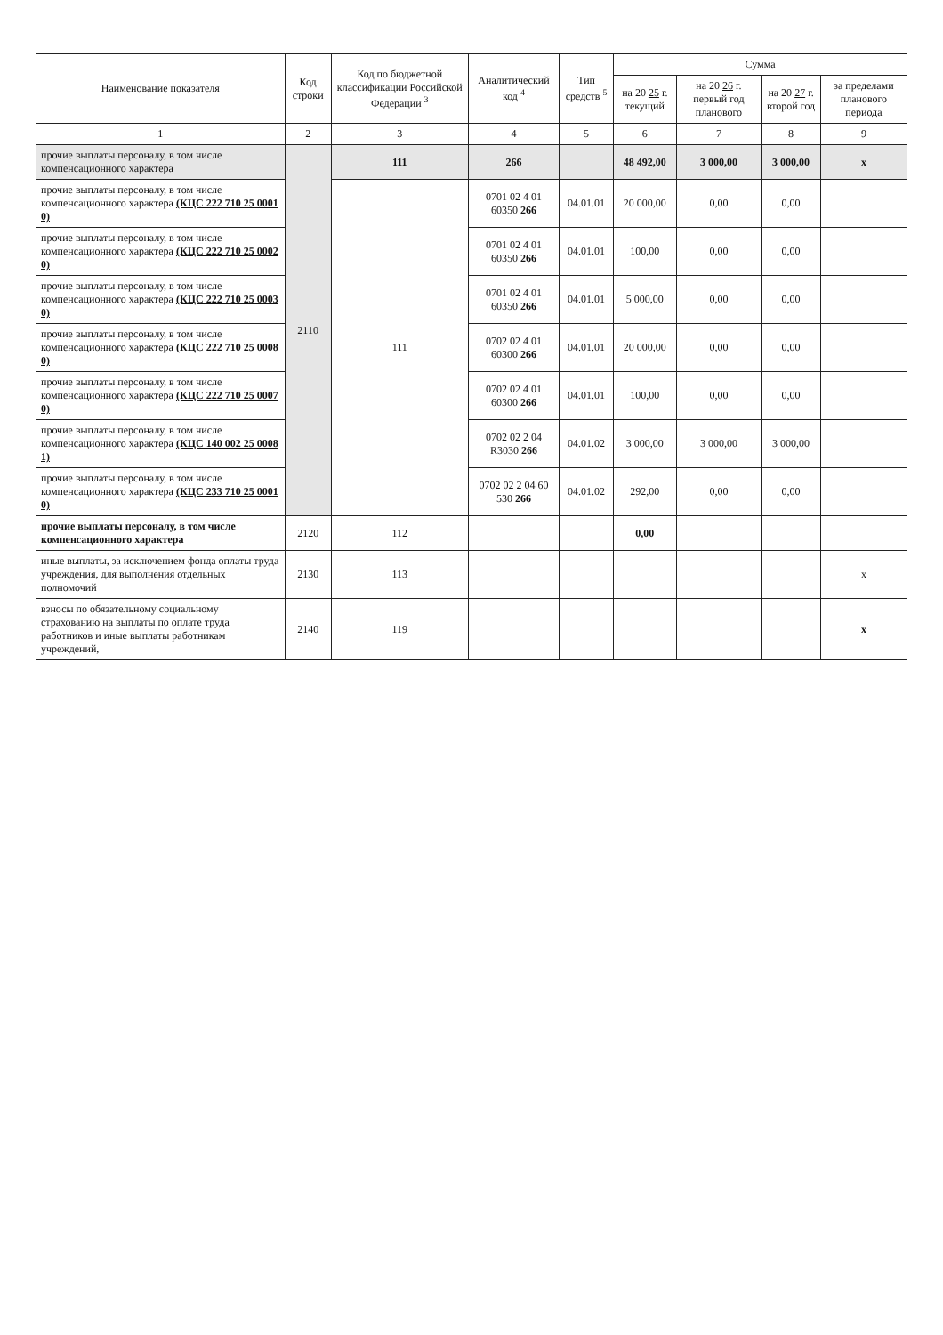| Наименование показателя | Код строки | Код по бюджетной классификации Российской Федерации <sup>3</sup> | Аналитический код <sup>4</sup> | Тип средств <sup>5</sup> | Сумма | | | |
| --- | --- | --- | --- | --- | --- | --- | --- | --- |
| | | | | | на 20 25 г. текущий | на 20 26 г. первый год планового | на 20 27 г. второй год | за пределами планового периода |
| 1 | 2 | 3 | 4 | 5 | 6 | 7 | 8 | 9 |
| прочие выплаты персоналу, в том числе компенсационного характера | 2110 | 111 | 266 | | 48 492,00 | 3 000,00 | 3 000,00 | x |
| прочие выплаты персоналу, в том числе компенсационного характера (КЦС 222 710 25 0001 0) | | 111 | 0701 02 4 01 60350 266 | 04.01.01 | 20 000,00 | 0,00 | 0,00 | |
| прочие выплаты персоналу, в том числе компенсационного характера (КЦС 222 710 25 0002 0) | | | 0701 02 4 01 60350 266 | 04.01.01 | 100,00 | 0,00 | 0,00 | |
| прочие выплаты персоналу, в том числе компенсационного характера (КЦС 222 710 25 0003 0) | | | 0701 02 4 01 60350 266 | 04.01.01 | 5 000,00 | 0,00 | 0,00 | |
| прочие выплаты персоналу, в том числе компенсационного характера (КЦС 222 710 25 0008 0) | | | 0702 02 4 01 60300 266 | 04.01.01 | 20 000,00 | 0,00 | 0,00 | |
| прочие выплаты персоналу, в том числе компенсационного характера (КЦС 222 710 25 0007 0) | | | 0702 02 4 01 60300 266 | 04.01.01 | 100,00 | 0,00 | 0,00 | |
| прочие выплаты персоналу, в том числе компенсационного характера (КЦС 140 002 25 0008 1) | | | 0702 02 2 04 R3030 266 | 04.01.02 | 3 000,00 | 3 000,00 | 3 000,00 | |
| прочие выплаты персоналу, в том числе компенсационного характера (КЦС 233 710 25 0001 0) | | | 0702 02 2 04 60 530 266 | 04.01.02 | 292,00 | 0,00 | 0,00 | |
| прочие выплаты персоналу, в том числе компенсационного характера | 2120 | 112 | | | 0,00 | | | |
| иные выплаты, за исключением фонда оплаты труда учреждения, для выполнения отдельных полномочий | 2130 | 113 | | | | | | x |
| взносы по обязательному социальному страхованию на выплаты по оплате труда работников и иные выплаты работникам учреждений, | 2140 | 119 | | | | | | x |